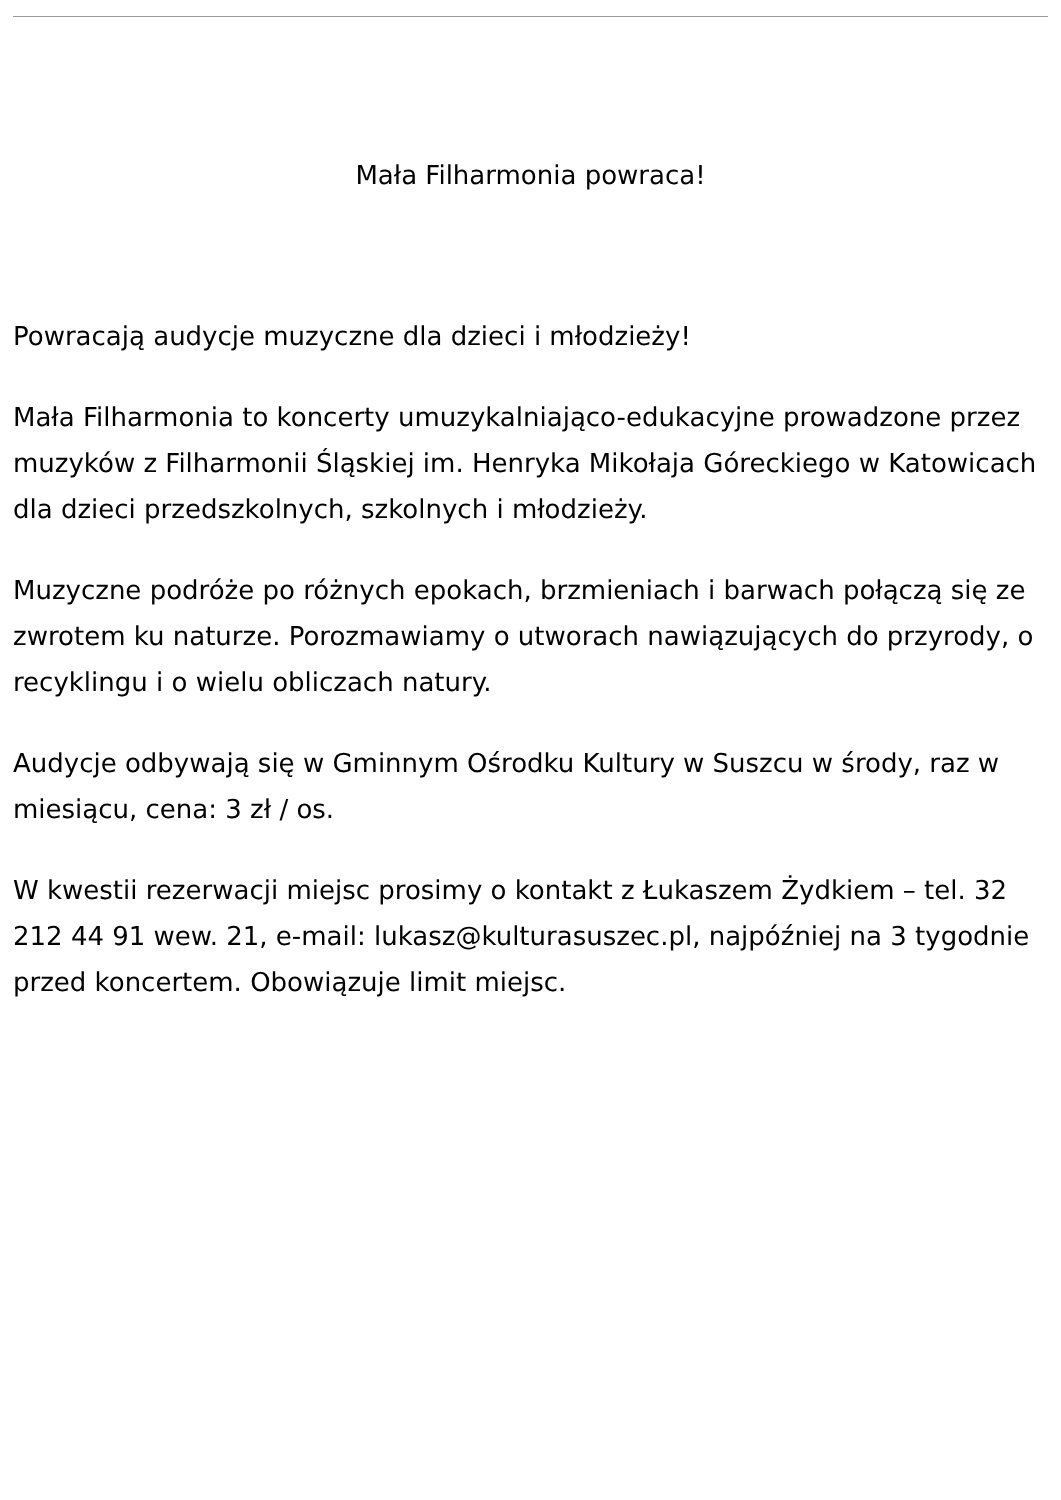Mała Filharmonia powraca!
Powracają audycje muzyczne dla dzieci i młodzieży!
Mała Filharmonia to koncerty umuzykalniająco-edukacyjne prowadzone przez muzyków z Filharmonii Śląskiej im. Henryka Mikołaja Góreckiego w Katowicach dla dzieci przedszkolnych, szkolnych i młodzieży.
Muzyczne podróże po różnych epokach, brzmieniach i barwach połączą się ze zwrotem ku naturze. Porozmawiamy o utworach nawiązujących do przyrody, o recyklingu i o wielu obliczach natury.
Audycje odbywają się w Gminnym Ośrodku Kultury w Suszcu w środy, raz w miesiącu, cena: 3 zł / os.
W kwestii rezerwacji miejsc prosimy o kontakt z Łukaszem Żydkiem – tel. 32 212 44 91 wew. 21, e-mail: lukasz@kulturasuszec.pl, najpóźniej na 3 tygodnie przed koncertem. Obowiązuje limit miejsc.